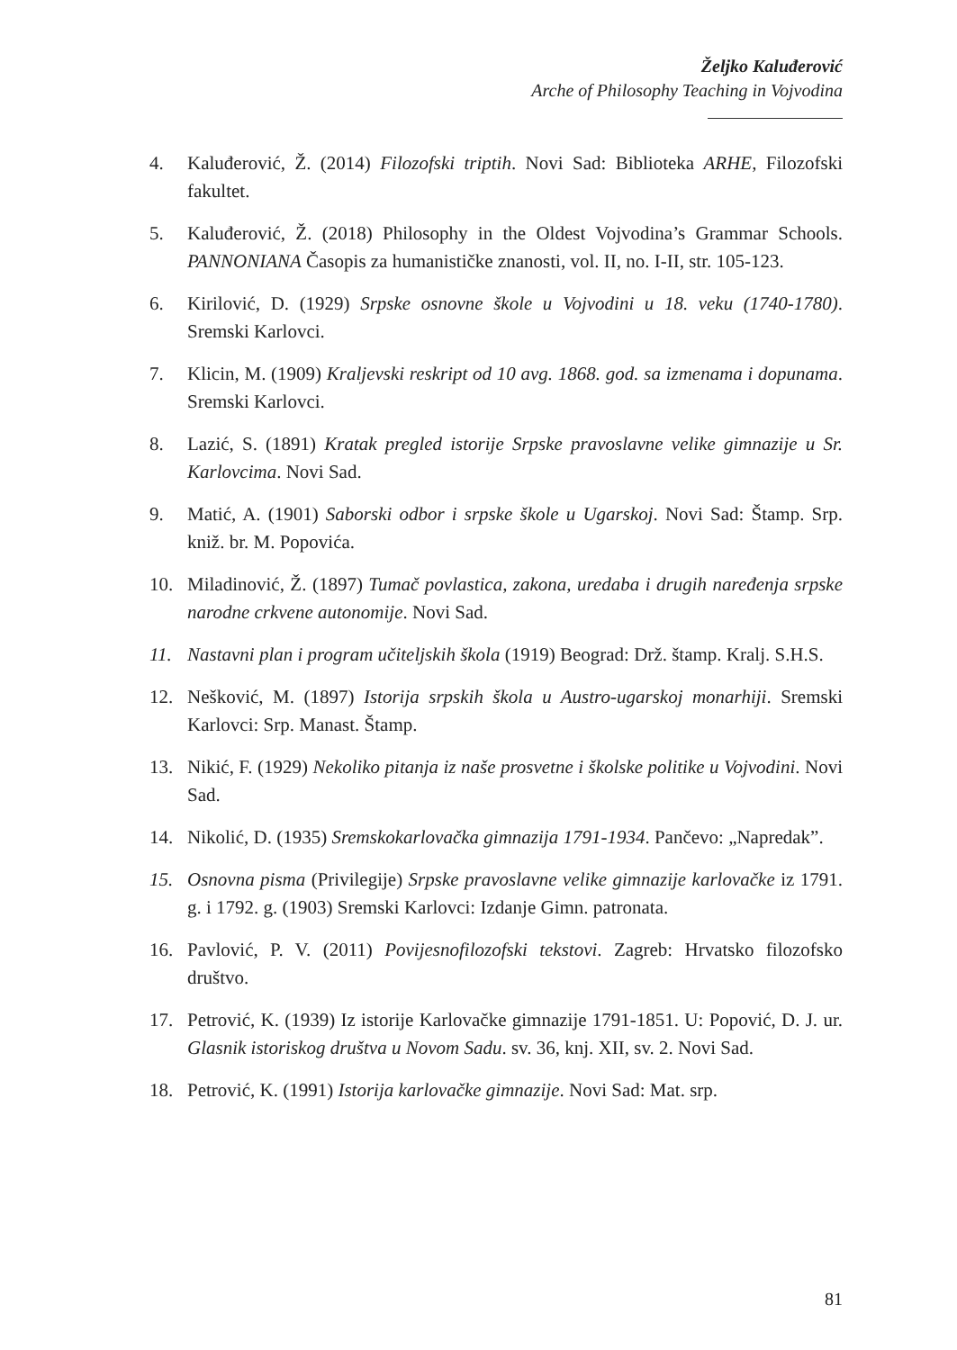Željko Kaluđerović
Arche of Philosophy Teaching in Vojvodina
4. Kaluđerović, Ž. (2014) Filozofski triptih. Novi Sad: Biblioteka ARHE, Filozofski fakultet.
5. Kaluđerović, Ž. (2018) Philosophy in the Oldest Vojvodina’s Grammar Schools. PANNONIANA Časopis za humanističke znanosti, vol. II, no. I-II, str. 105-123.
6. Kirilović, D. (1929) Srpske osnovne škole u Vojvodini u 18. veku (1740-1780). Sremski Karlovci.
7. Klicin, M. (1909) Kraljevski reskript od 10 avg. 1868. god. sa izmenama i dopunama. Sremski Karlovci.
8. Lazić, S. (1891) Kratak pregled istorije Srpske pravoslavne velike gimnazije u Sr. Karlovcima. Novi Sad.
9. Matić, A. (1901) Saborski odbor i srpske škole u Ugarskoj. Novi Sad: Štamp. Srp. kniž. br. M. Popovića.
10. Miladinović, Ž. (1897) Tumač povlastica, zakona, uredaba i drugih naređenja srpske narodne crkvene autonomije. Novi Sad.
11. Nastavni plan i program učiteljskih škola (1919) Beograd: Drž. štamp. Kralj. S.H.S.
12. Nešković, M. (1897) Istorija srpskih škola u Austro-ugarskoj monarhiji. Sremski Karlovci: Srp. Manast. Štamp.
13. Nikić, F. (1929) Nekoliko pitanja iz naše prosvetne i školske politike u Vojvodini. Novi Sad.
14. Nikolić, D. (1935) Sremskokarlovačka gimnazija 1791-1934. Pančevo: „Napredak”.
15. Osnovna pisma (Privilegije) Srpske pravoslavne velike gimnazije karlovačke iz 1791. g. i 1792. g. (1903) Sremski Karlovci: Izdanje Gimn. patronata.
16. Pavlović, P. V. (2011) Povijesnofilozofski tekstovi. Zagreb: Hrvatsko filozofsko društvo.
17. Petrović, K. (1939) Iz istorije Karlovačke gimnazije 1791-1851. U: Popović, D. J. ur. Glasnik istoriskog društva u Novom Sadu. sv. 36, knj. XII, sv. 2. Novi Sad.
18. Petrović, K. (1991) Istorija karlovačke gimnazije. Novi Sad: Mat. srp.
81